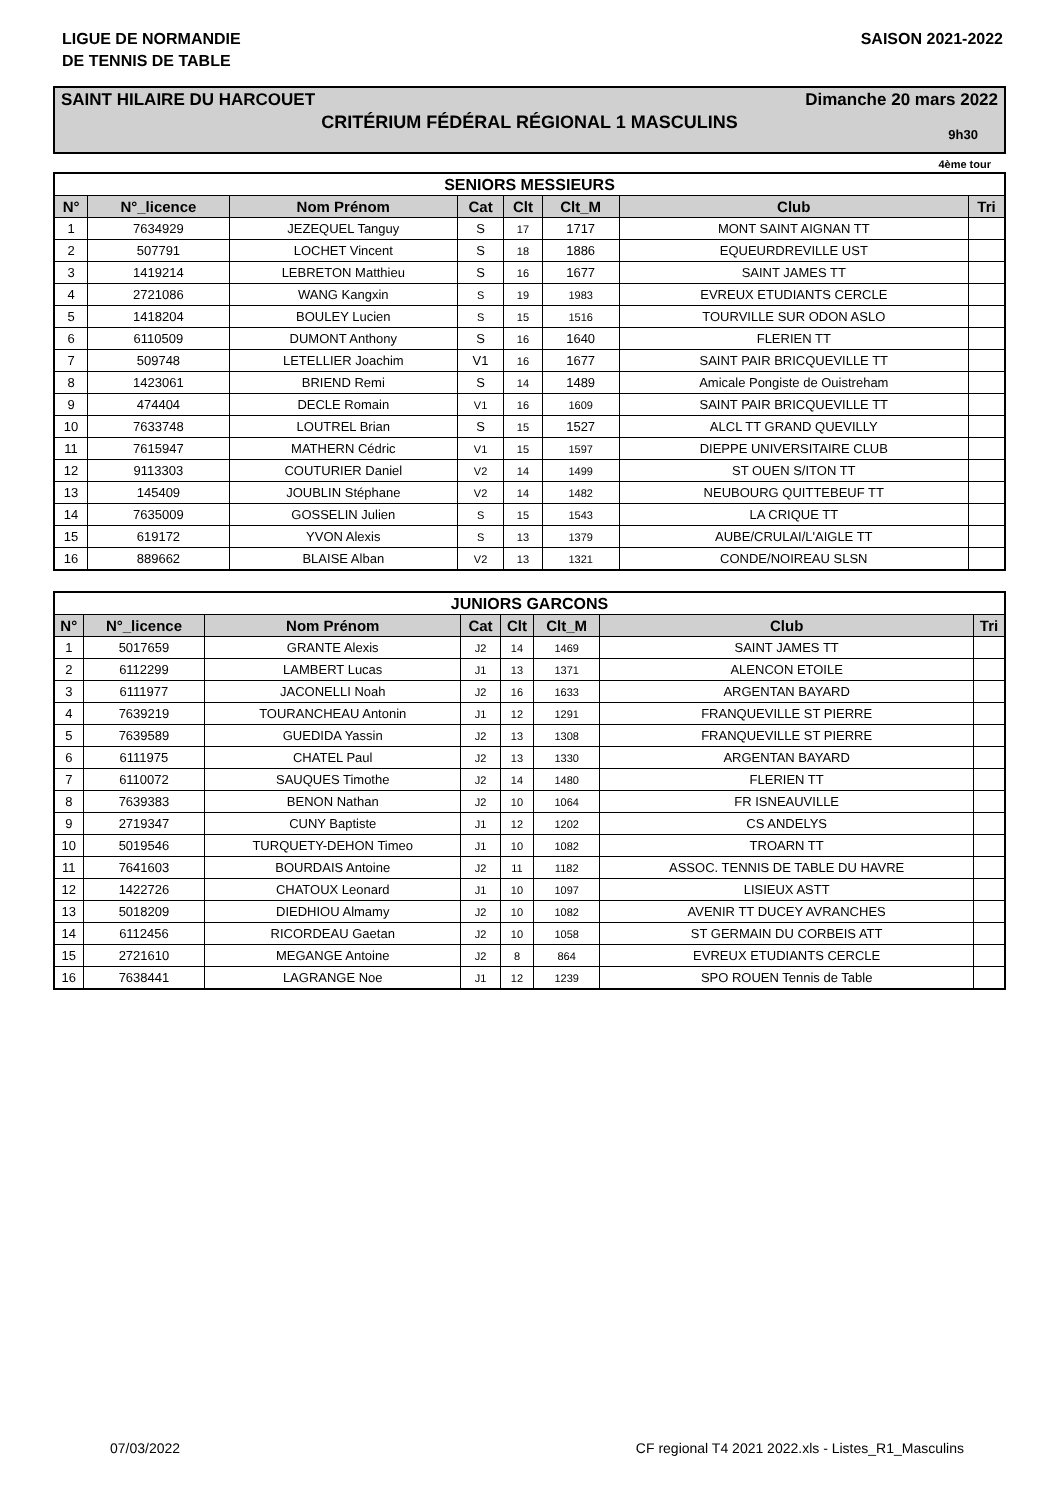LIGUE DE NORMANDIE
DE TENNIS DE TABLE
SAISON 2021-2022
SAINT HILAIRE DU HARCOUET Dimanche 20 mars 2022
CRITÉRIUM FÉDÉRAL RÉGIONAL 1 MASCULINS
9h30
4ème tour
| SENIORS MESSIEURS | | | | | | | |
| --- | --- | --- | --- | --- | --- | --- | --- |
| N° | N°_licence | Nom Prénom | Cat | Clt | Clt_M | Club | Tri |
| 1 | 7634929 | JEZEQUEL Tanguy | S | 17 | 1717 | MONT SAINT AIGNAN TT | |
| 2 | 507791 | LOCHET Vincent | S | 18 | 1886 | EQUEURDREVILLE UST | |
| 3 | 1419214 | LEBRETON Matthieu | S | 16 | 1677 | SAINT JAMES TT | |
| 4 | 2721086 | WANG Kangxin | S | 19 | 1983 | EVREUX ETUDIANTS CERCLE | |
| 5 | 1418204 | BOULEY Lucien | S | 15 | 1516 | TOURVILLE SUR ODON ASLO | |
| 6 | 6110509 | DUMONT Anthony | S | 16 | 1640 | FLERIEN TT | |
| 7 | 509748 | LETELLIER Joachim | V1 | 16 | 1677 | SAINT PAIR BRICQUEVILLE TT | |
| 8 | 1423061 | BRIEND Remi | S | 14 | 1489 | Amicale Pongiste de Ouistreham | |
| 9 | 474404 | DECLE Romain | V1 | 16 | 1609 | SAINT PAIR BRICQUEVILLE TT | |
| 10 | 7633748 | LOUTREL Brian | S | 15 | 1527 | ALCL TT GRAND QUEVILLY | |
| 11 | 7615947 | MATHERN Cédric | V1 | 15 | 1597 | DIEPPE UNIVERSITAIRE CLUB | |
| 12 | 9113303 | COUTURIER Daniel | V2 | 14 | 1499 | ST OUEN S/ITON TT | |
| 13 | 145409 | JOUBLIN Stéphane | V2 | 14 | 1482 | NEUBOURG QUITTEBEUF TT | |
| 14 | 7635009 | GOSSELIN Julien | S | 15 | 1543 | LA CRIQUE TT | |
| 15 | 619172 | YVON Alexis | S | 13 | 1379 | AUBE/CRULAI/L'AIGLE TT | |
| 16 | 889662 | BLAISE Alban | V2 | 13 | 1321 | CONDE/NOIREAU SLSN | |
| JUNIORS GARCONS | | | | | | | |
| --- | --- | --- | --- | --- | --- | --- | --- |
| N° | N°_licence | Nom Prénom | Cat | Clt | Clt_M | Club | Tri |
| 1 | 5017659 | GRANTE Alexis | J2 | 14 | 1469 | SAINT JAMES TT | |
| 2 | 6112299 | LAMBERT Lucas | J1 | 13 | 1371 | ALENCON ETOILE | |
| 3 | 6111977 | JACONELLI Noah | J2 | 16 | 1633 | ARGENTAN BAYARD | |
| 4 | 7639219 | TOURANCHEAU Antonin | J1 | 12 | 1291 | FRANQUEVILLE ST PIERRE | |
| 5 | 7639589 | GUEDIDA Yassin | J2 | 13 | 1308 | FRANQUEVILLE ST PIERRE | |
| 6 | 6111975 | CHATEL Paul | J2 | 13 | 1330 | ARGENTAN BAYARD | |
| 7 | 6110072 | SAUQUES Timothe | J2 | 14 | 1480 | FLERIEN TT | |
| 8 | 7639383 | BENON Nathan | J2 | 10 | 1064 | FR ISNEAUVILLE | |
| 9 | 2719347 | CUNY Baptiste | J1 | 12 | 1202 | CS ANDELYS | |
| 10 | 5019546 | TURQUETY-DEHON Timeo | J1 | 10 | 1082 | TROARN TT | |
| 11 | 7641603 | BOURDAIS Antoine | J2 | 11 | 1182 | ASSOC. TENNIS DE TABLE DU HAVRE | |
| 12 | 1422726 | CHATOUX Leonard | J1 | 10 | 1097 | LISIEUX ASTT | |
| 13 | 5018209 | DIEDHIOU Almamy | J2 | 10 | 1082 | AVENIR TT DUCEY AVRANCHES | |
| 14 | 6112456 | RICORDEAU Gaetan | J2 | 10 | 1058 | ST GERMAIN DU CORBEIS ATT | |
| 15 | 2721610 | MEGANGE Antoine | J2 | 8 | 864 | EVREUX ETUDIANTS CERCLE | |
| 16 | 7638441 | LAGRANGE Noe | J1 | 12 | 1239 | SPO ROUEN Tennis de Table | |
07/03/2022 CF regional T4 2021 2022.xls - Listes_R1_Masculins